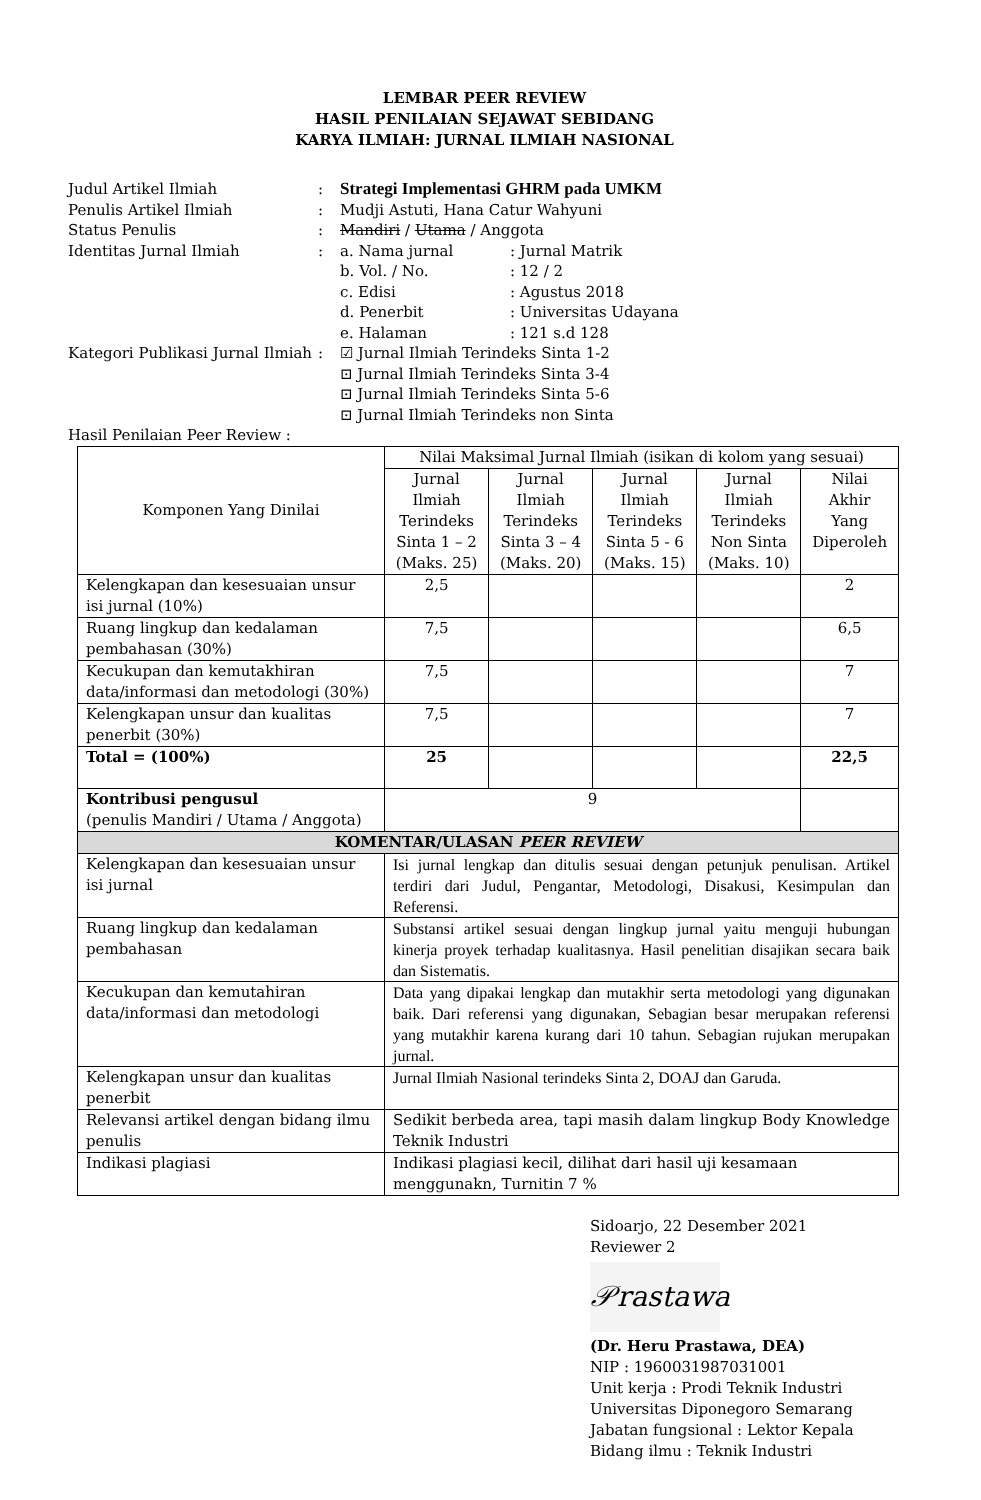LEMBAR PEER REVIEW
HASIL PENILAIAN SEJAWAT SEBIDANG
KARYA ILMIAH: JURNAL ILMIAH NASIONAL
| Judul Artikel Ilmiah | : | Strategi Implementasi GHRM pada UMKM | |
| Penulis Artikel Ilmiah | : | Mudji Astuti, Hana Catur Wahyuni | |
| Status Penulis | : | Mandiri / Utama / Anggota | |
| Identitas Jurnal Ilmiah | : | a. Nama jurnal | : Jurnal Matrik |
| | | b. Vol. / No. | : 12 / 2 |
| | | c. Edisi | : Agustus 2018 |
| | | d. Penerbit | : Universitas Udayana |
| | | e. Halaman | : 121 s.d 128 |
| Kategori Publikasi Jurnal Ilmiah | : | ☑ Jurnal Ilmiah Terindeks Sinta 1-2 ⊡ Jurnal Ilmiah Terindeks Sinta 3-4 ⊡ Jurnal Ilmiah Terindeks Sinta 5-6 ⊡ Jurnal Ilmiah Terindeks non Sinta | |
| Hasil Penilaian Peer Review : | | | |
| Komponen Yang Dinilai | Nilai Maksimal Jurnal Ilmiah (isikan di kolom yang sesuai) | | | | |
| --- | --- | --- | --- | --- | --- |
| | Jurnal Ilmiah Terindeks Sinta 1 – 2 (Maks. 25) | Jurnal Ilmiah Terindeks Sinta 3 – 4 (Maks. 20) | Jurnal Ilmiah Terindeks Sinta 5 - 6 (Maks. 15) | Jurnal Ilmiah Terindeks Non Sinta (Maks. 10) | Nilai Akhir Yang Diperoleh |
| Kelengkapan dan kesesuaian unsur isi jurnal (10%) | 2,5 | | | | 2 |
| Ruang lingkup dan kedalaman pembahasan (30%) | 7,5 | | | | 6,5 |
| Kecukupan dan kemutakhiran data/informasi dan metodologi (30%) | 7,5 | | | | 7 |
| Kelengkapan unsur dan kualitas penerbit (30%) | 7,5 | | | | 7 |
| Total = (100%) | 25 | | | | 22,5 |
| Kontribusi pengusul (penulis Mandiri / Utama / Anggota) | 9 | | | | |
| KOMENTAR/ULASAN PEER REVIEW | | | | | |
| Kelengkapan dan kesesuaian unsur isi jurnal | Isi jurnal lengkap dan ditulis sesuai dengan petunjuk penulisan. Artikel terdiri dari Judul, Pengantar, Metodologi, Disakusi, Kesimpulan dan Referensi. | | | | |
| Ruang lingkup dan kedalaman pembahasan | Substansi artikel sesuai dengan lingkup jurnal yaitu menguji hubungan kinerja proyek terhadap kualitasnya. Hasil penelitian disajikan secara baik dan Sistematis. | | | | |
| Kecukupan dan kemutahiran data/informasi dan metodologi | Data yang dipakai lengkap dan mutakhir serta metodologi yang digunakan baik. Dari referensi yang digunakan, Sebagian besar merupakan referensi yang mutakhir karena kurang dari 10 tahun. Sebagian rujukan merupakan jurnal. | | | | |
| Kelengkapan unsur dan kualitas penerbit | Jurnal Ilmiah Nasional terindeks Sinta 2, DOAJ dan Garuda. | | | | |
| Relevansi artikel dengan bidang ilmu penulis | Sedikit berbeda area, tapi masih dalam lingkup Body Knowledge Teknik Industri | | | | |
| Indikasi plagiasi | Indikasi plagiasi kecil, dilihat dari hasil uji kesamaan menggunakn, Turnitin 7 % | | | | |
Sidoarjo, 22 Desember 2021
Reviewer 2
𝒫rastawa
(Dr. Heru Prastawa, DEA)
NIP : 1960031987031001
Unit kerja : Prodi Teknik Industri
Universitas Diponegoro Semarang
Jabatan fungsional : Lektor Kepala
Bidang ilmu : Teknik Industri